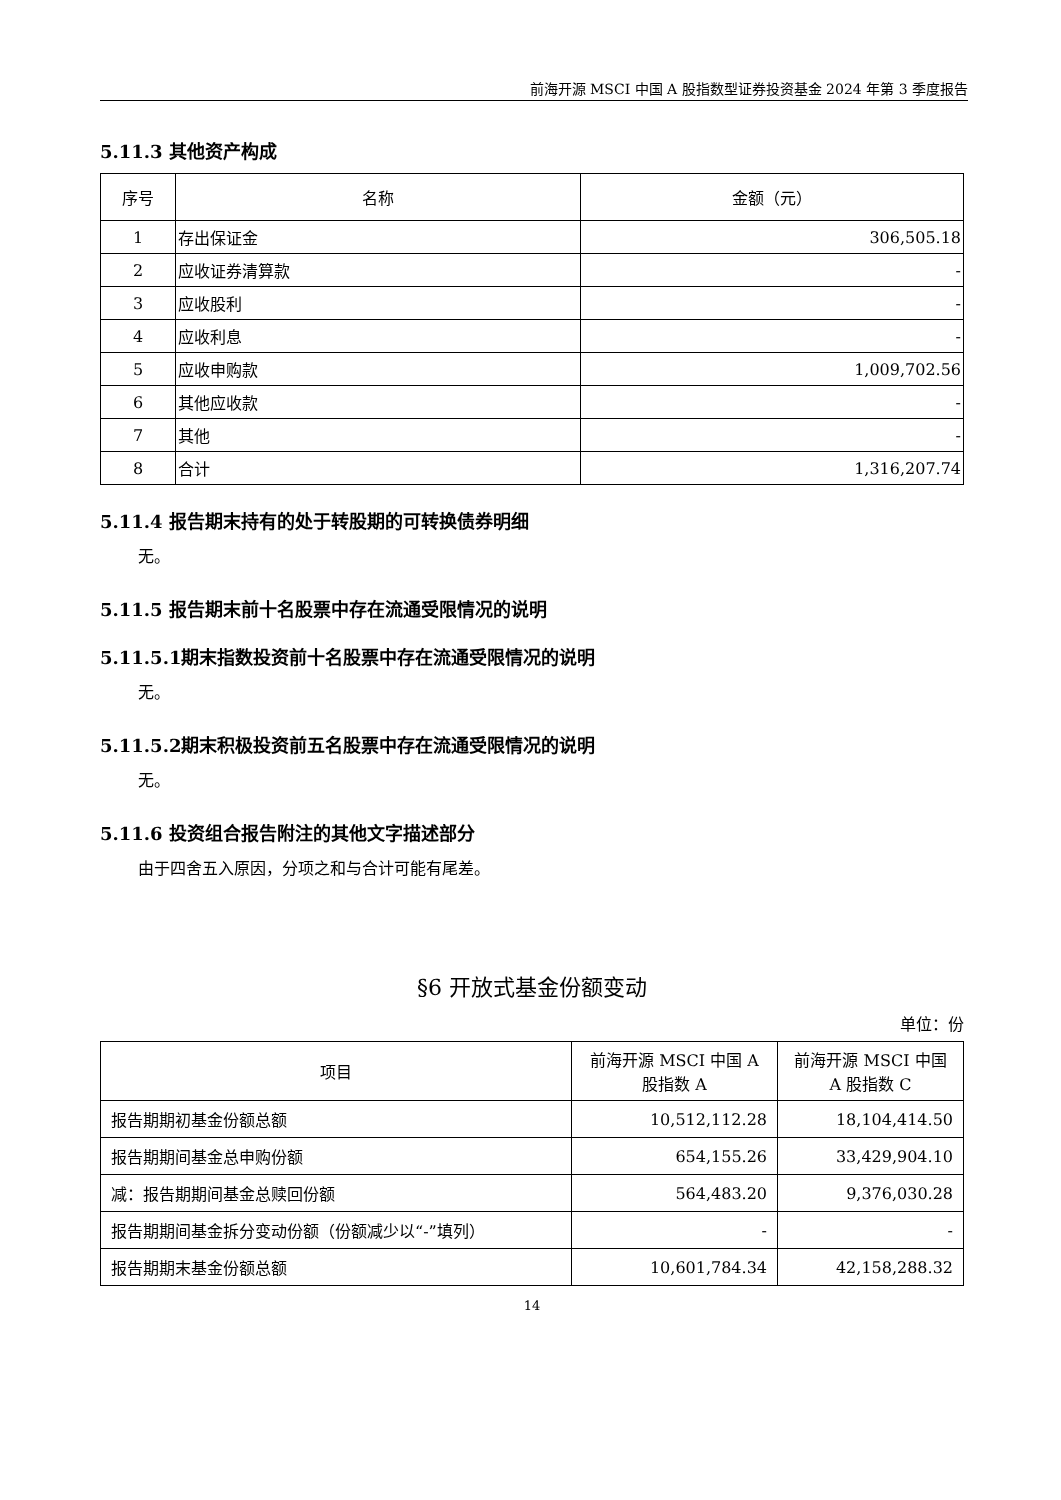前海开源 MSCI 中国 A 股指数型证券投资基金 2024 年第 3 季度报告
5.11.3 其他资产构成
| 序号 | 名称 | 金额（元） |
| --- | --- | --- |
| 1 | 存出保证金 | 306,505.18 |
| 2 | 应收证券清算款 | - |
| 3 | 应收股利 | - |
| 4 | 应收利息 | - |
| 5 | 应收申购款 | 1,009,702.56 |
| 6 | 其他应收款 | - |
| 7 | 其他 | - |
| 8 | 合计 | 1,316,207.74 |
5.11.4 报告期末持有的处于转股期的可转换债券明细
无。
5.11.5 报告期末前十名股票中存在流通受限情况的说明
5.11.5.1期末指数投资前十名股票中存在流通受限情况的说明
无。
5.11.5.2期末积极投资前五名股票中存在流通受限情况的说明
无。
5.11.6 投资组合报告附注的其他文字描述部分
由于四舍五入原因，分项之和与合计可能有尾差。
§6 开放式基金份额变动
单位：份
| 项目 | 前海开源 MSCI 中国 A 股指数 A | 前海开源 MSCI 中国 A 股指数 C |
| --- | --- | --- |
| 报告期期初基金份额总额 | 10,512,112.28 | 18,104,414.50 |
| 报告期期间基金总申购份额 | 654,155.26 | 33,429,904.10 |
| 减：报告期期间基金总赎回份额 | 564,483.20 | 9,376,030.28 |
| 报告期期间基金拆分变动份额（份额减少以“-”填列） | - | - |
| 报告期期末基金份额总额 | 10,601,784.34 | 42,158,288.32 |
14